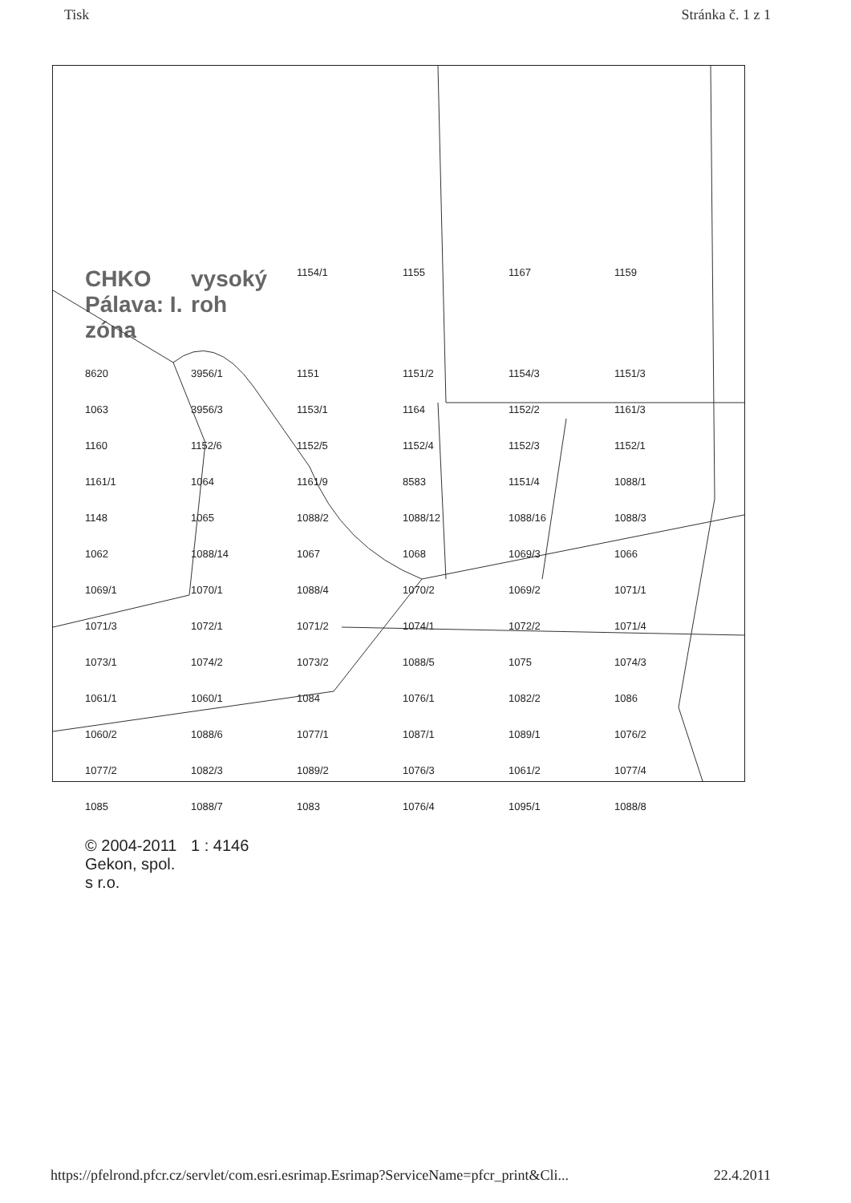Tisk Stránka č. 1 z 1
CHKO Pálava: I. zóna vysoký roh 1154/1 1155 1167 1159 8620 3956/1 1151 1151/2 1154/3 1151/3 1063 3956/3 1153/1 1164 1152/2 1161/3 1160 1152/6 1152/5 1152/4 1152/3 1152/1 1161/1 1064 1161/9 8583 1151/4 1088/1 1148 1065 1088/2 1088/12 1088/16 1088/3 1062 1088/14 1067 1068 1069/3 1066 1069/1 1070/1 1088/4 1070/2 1069/2 1071/1 1071/3 1072/1 1071/2 1074/1 1072/2 1071/4 1073/1 1074/2 1073/2 1088/5 1075 1074/3 1061/1 1060/1 1084 1076/1 1082/2 1086 1060/2 1088/6 1077/1 1087/1 1089/1 1076/2 1077/2 1082/3 1089/2 1076/3 1061/2 1077/4 1085 1088/7 1083 1076/4 1095/1 1088/8 © 2004-2011 Gekon, spol. s r.o. 1 : 4146
https://pfelrond.pfcr.cz/servlet/com.esri.esrimap.Esrimap?ServiceName=pfcr_print&Cli... 22.4.2011